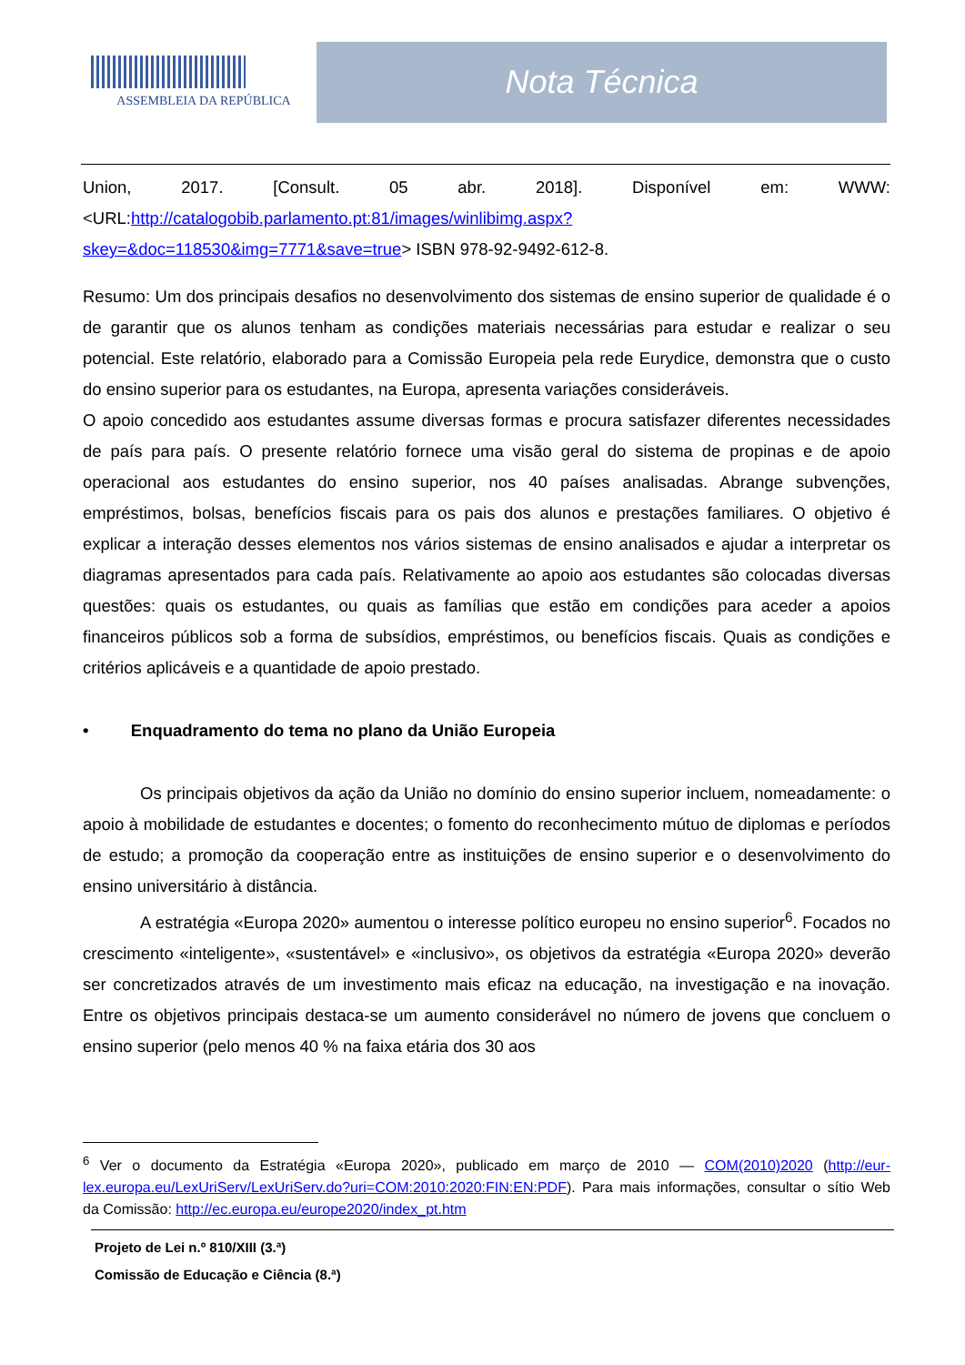ASSEMBLEIA DA REPÚBLICA
Nota Técnica
Union, 2017. [Consult. 05 abr. 2018]. Disponível em: WWW: <URL:http://catalogobib.parlamento.pt:81/images/winlibimg.aspx?skey=&doc=118530&img=7771&save=true> ISBN 978-92-9492-612-8.
Resumo: Um dos principais desafios no desenvolvimento dos sistemas de ensino superior de qualidade é o de garantir que os alunos tenham as condições materiais necessárias para estudar e realizar o seu potencial. Este relatório, elaborado para a Comissão Europeia pela rede Eurydice, demonstra que o custo do ensino superior para os estudantes, na Europa, apresenta variações consideráveis.
O apoio concedido aos estudantes assume diversas formas e procura satisfazer diferentes necessidades de país para país. O presente relatório fornece uma visão geral do sistema de propinas e de apoio operacional aos estudantes do ensino superior, nos 40 países analisadas. Abrange subvenções, empréstimos, bolsas, benefícios fiscais para os pais dos alunos e prestações familiares. O objetivo é explicar a interação desses elementos nos vários sistemas de ensino analisados e ajudar a interpretar os diagramas apresentados para cada país. Relativamente ao apoio aos estudantes são colocadas diversas questões: quais os estudantes, ou quais as famílias que estão em condições para aceder a apoios financeiros públicos sob a forma de subsídios, empréstimos, ou benefícios fiscais. Quais as condições e critérios aplicáveis e a quantidade de apoio prestado.
• Enquadramento do tema no plano da União Europeia
Os principais objetivos da ação da União no domínio do ensino superior incluem, nomeadamente: o apoio à mobilidade de estudantes e docentes; o fomento do reconhecimento mútuo de diplomas e períodos de estudo; a promoção da cooperação entre as instituições de ensino superior e o desenvolvimento do ensino universitário à distância.
A estratégia «Europa 2020» aumentou o interesse político europeu no ensino superior<sup>6</sup>. Focados no crescimento «inteligente», «sustentável» e «inclusivo», os objetivos da estratégia «Europa 2020» deverão ser concretizados através de um investimento mais eficaz na educação, na investigação e na inovação. Entre os objetivos principais destaca-se um aumento considerável no número de jovens que concluem o ensino superior (pelo menos 40 % na faixa etária dos 30 aos
<sup>6</sup> Ver o documento da Estratégia «Europa 2020», publicado em março de 2010 — COM(2010)2020 (http://eur-lex.europa.eu/LexUriServ/LexUriServ.do?uri=COM:2010:2020:FIN:EN:PDF). Para mais informações, consultar o sítio Web da Comissão: http://ec.europa.eu/europe2020/index_pt.htm
Projeto de Lei n.º 810/XIII (3.ª)
Comissão de Educação e Ciência (8.ª)